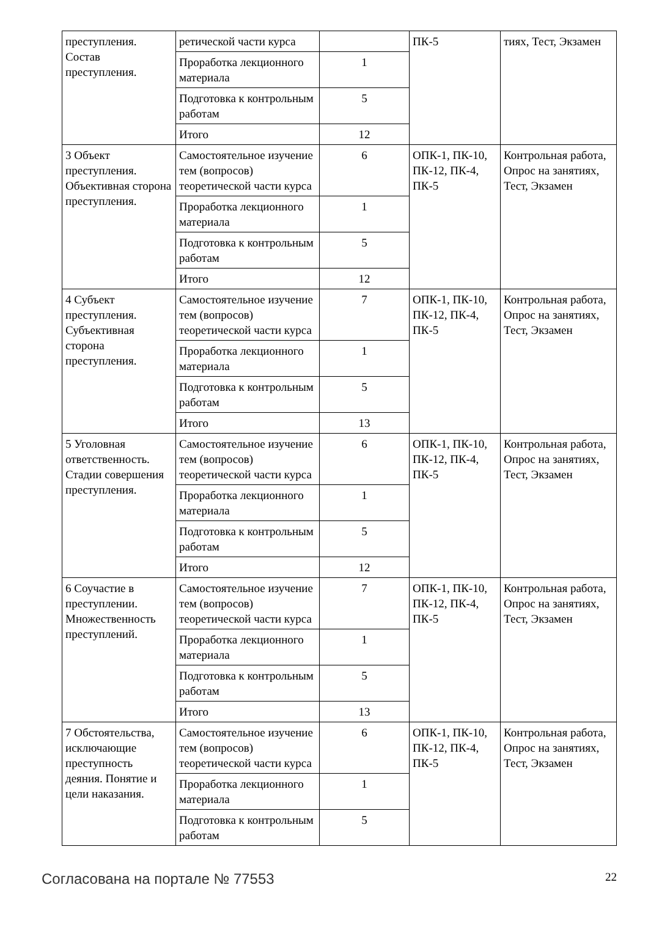| преступления. Состав преступления. | ретической части курса | | ПК-5 | тиях, Тест, Экзамен |
| | Проработка лекционного материала | 1 | | |
| | Подготовка к контрольным работам | 5 | | |
| | Итого | 12 | | |
| 3 Объект преступления. Объективная сторона преступления. | Самостоятельное изучение тем (вопросов) теоретической части курса | 6 | ОПК-1, ПК-10, ПК-12, ПК-4, ПК-5 | Контрольная работа, Опрос на занятиях, Тест, Экзамен |
| | Проработка лекционного материала | 1 | | |
| | Подготовка к контрольным работам | 5 | | |
| | Итого | 12 | | |
| 4 Субъект преступления. Субъективная сторона преступления. | Самостоятельное изучение тем (вопросов) теоретической части курса | 7 | ОПК-1, ПК-10, ПК-12, ПК-4, ПК-5 | Контрольная работа, Опрос на занятиях, Тест, Экзамен |
| | Проработка лекционного материала | 1 | | |
| | Подготовка к контрольным работам | 5 | | |
| | Итого | 13 | | |
| 5 Уголовная ответственность. Стадии совершения преступления. | Самостоятельное изучение тем (вопросов) теоретической части курса | 6 | ОПК-1, ПК-10, ПК-12, ПК-4, ПК-5 | Контрольная работа, Опрос на занятиях, Тест, Экзамен |
| | Проработка лекционного материала | 1 | | |
| | Подготовка к контрольным работам | 5 | | |
| | Итого | 12 | | |
| 6 Соучастие в преступлении. Множественность преступлений. | Самостоятельное изучение тем (вопросов) теоретической части курса | 7 | ОПК-1, ПК-10, ПК-12, ПК-4, ПК-5 | Контрольная работа, Опрос на занятиях, Тест, Экзамен |
| | Проработка лекционного материала | 1 | | |
| | Подготовка к контрольным работам | 5 | | |
| | Итого | 13 | | |
| 7 Обстоятельства, исключающие преступность деяния. Понятие и цели наказания. | Самостоятельное изучение тем (вопросов) теоретической части курса | 6 | ОПК-1, ПК-10, ПК-12, ПК-4, ПК-5 | Контрольная работа, Опрос на занятиях, Тест, Экзамен |
| | Проработка лекционного материала | 1 | | |
| | Подготовка к контрольным работам | 5 | | |
Согласована на портале № 77553 22